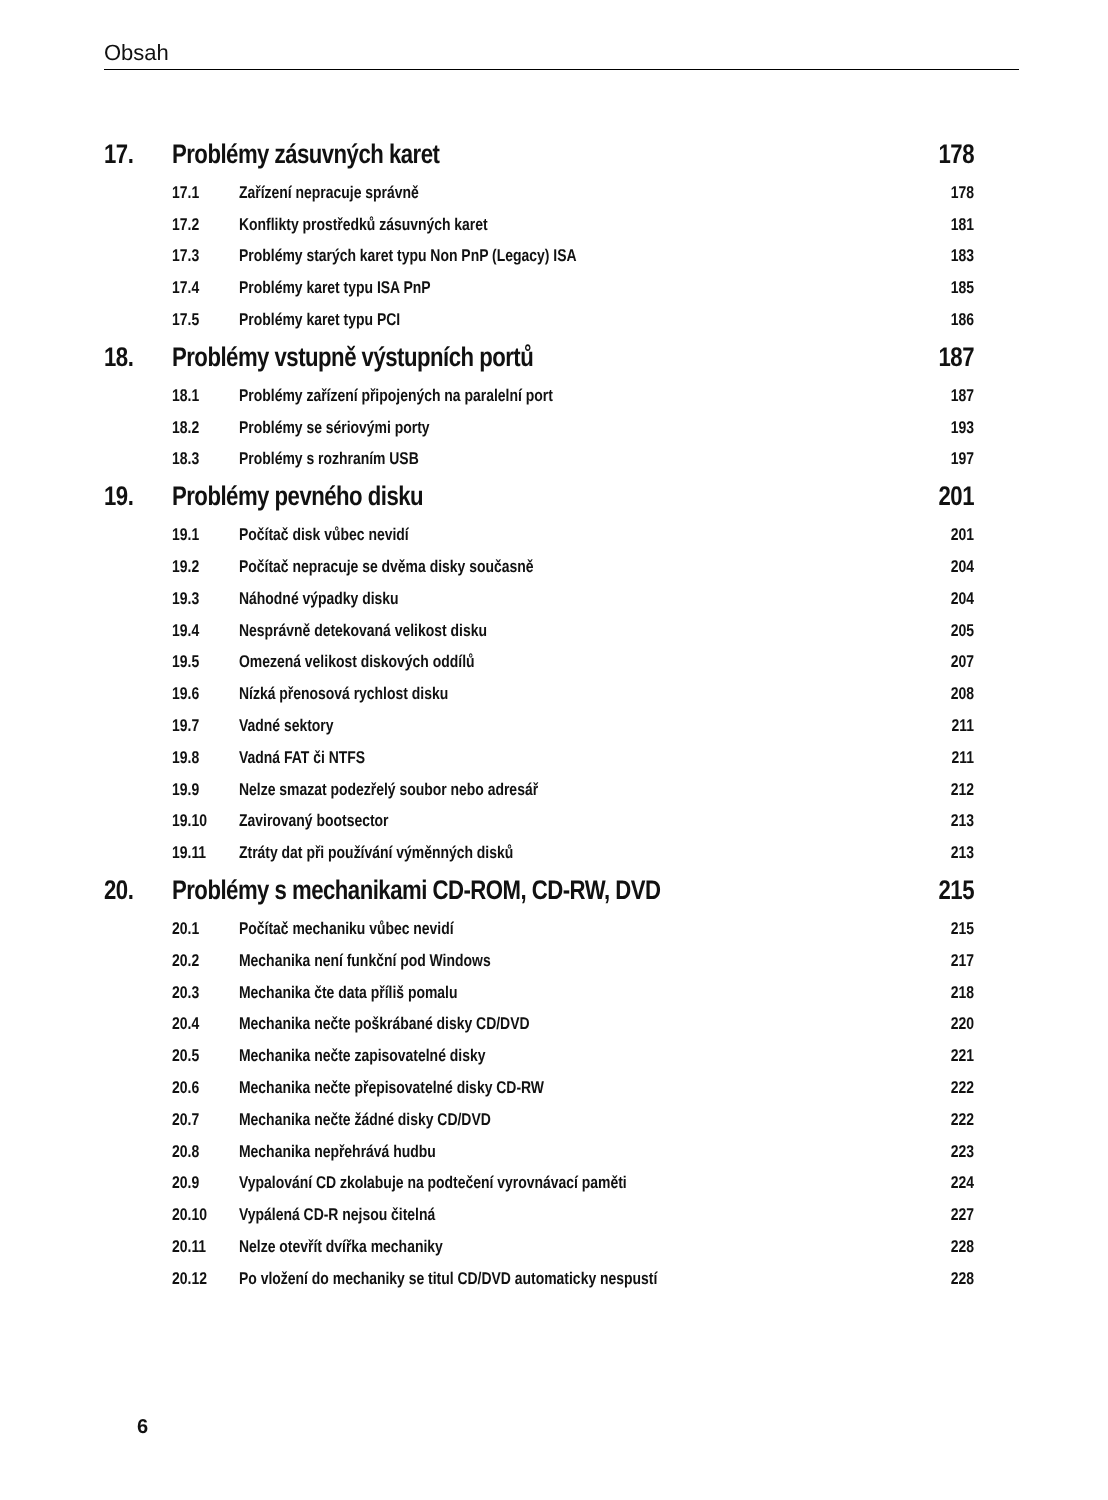Obsah
17. Problémy zásuvných karet 178
17.1 Zařízení nepracuje správně 178
17.2 Konflikty prostředků zásuvných karet 181
17.3 Problémy starých karet typu Non PnP (Legacy) ISA 183
17.4 Problémy karet typu ISA PnP 185
17.5 Problémy karet typu PCI 186
18. Problémy vstupně výstupních portů 187
18.1 Problémy zařízení připojených na paralelní port 187
18.2 Problémy se sériovými porty 193
18.3 Problémy s rozhraním USB 197
19. Problémy pevného disku 201
19.1 Počítač disk vůbec nevidí 201
19.2 Počítač nepracuje se dvěma disky současně 204
19.3 Náhodné výpadky disku 204
19.4 Nesprávně detekovaná velikost disku 205
19.5 Omezená velikost diskových oddílů 207
19.6 Nízká přenosová rychlost disku 208
19.7 Vadné sektory 211
19.8 Vadná FAT či NTFS 211
19.9 Nelze smazat podezřelý soubor nebo adresář 212
19.10 Zavirovaný bootsector 213
19.11 Ztráty dat při používání výměnných disků 213
20. Problémy s mechanikami CD-ROM, CD-RW, DVD 215
20.1 Počítač mechaniku vůbec nevidí 215
20.2 Mechanika není funkční pod Windows 217
20.3 Mechanika čte data příliš pomalu 218
20.4 Mechanika nečte poškrábané disky CD/DVD 220
20.5 Mechanika nečte zapisovatelné disky 221
20.6 Mechanika nečte přepisovatelné disky CD-RW 222
20.7 Mechanika nečte žádné disky CD/DVD 222
20.8 Mechanika nepřehrává hudbu 223
20.9 Vypalování CD zkolabuje na podtečení vyrovnávací paměti 224
20.10 Vypálená CD-R nejsou čitelná 227
20.11 Nelze otevřít dvířka mechaniky 228
20.12 Po vložení do mechaniky se titul CD/DVD automaticky nespustí 228
6